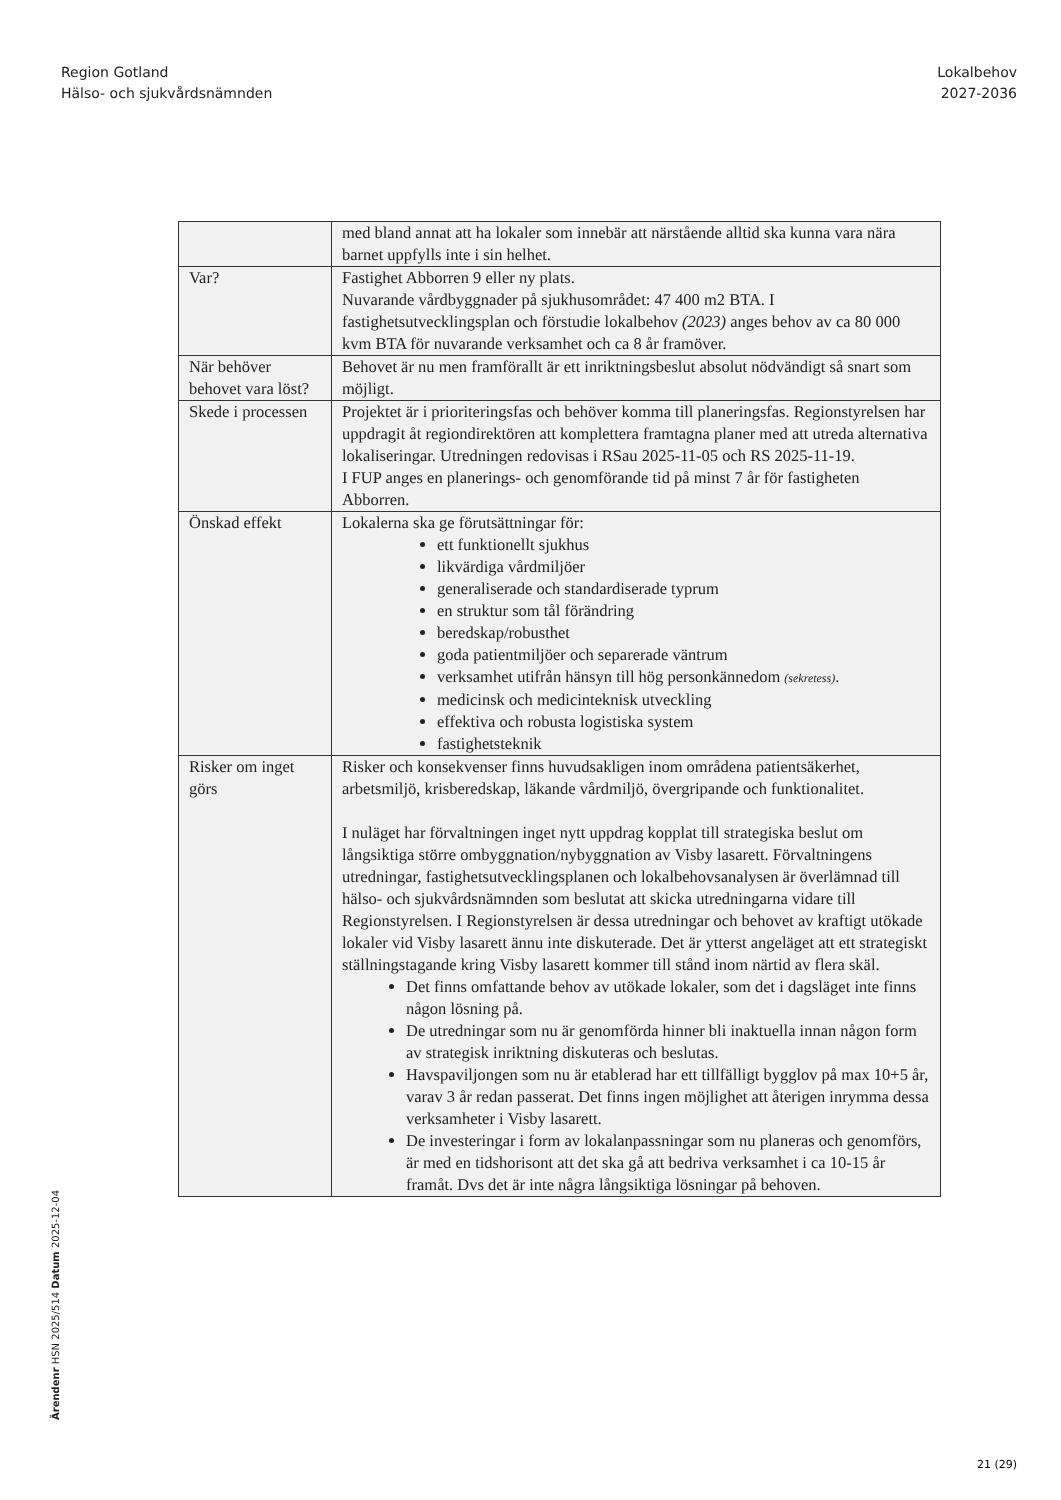Region Gotland
Hälso- och sjukvårdsnämnden
Lokalbehov
2027-2036
| | med bland annat att ha lokaler som innebär att närstående alltid ska kunna vara nära barnet uppfylls inte i sin helhet. |
| Var? | Fastighet Abborren 9 eller ny plats. Nuvarande vårdbyggnader på sjukhusområdet: 47 400 m2 BTA. I fastighetsutvecklingsplan och förstudie lokalbehov (2023) anges behov av ca 80 000 kvm BTA för nuvarande verksamhet och ca 8 år framöver. |
| När behöver behovet vara löst? | Behovet är nu men framförallt är ett inriktningsbeslut absolut nödvändigt så snart som möjligt. |
| Skede i processen | Projektet är i prioriteringsfas och behöver komma till planeringsfas. Regionstyrelsen har uppdragit åt regiondirektören att komplettera framtagna planer med att utreda alternativa lokaliseringar. Utredningen redovisas i RSau 2025-11-05 och RS 2025-11-19. I FUP anges en planerings- och genomförande tid på minst 7 år för fastigheten Abborren. |
| Önskad effekt | Lokalerna ska ge förutsättningar för: ett funktionellt sjukhus likvärdiga vårdmiljöer generaliserade och standardiserade typrum en struktur som tål förändring beredskap/robusthet goda patientmiljöer och separerade väntrum verksamhet utifrån hänsyn till hög personkännedom (sekretess) . medicinsk och medicinteknisk utveckling effektiva och robusta logistiska system fastighetsteknik |
| Risker om inget görs | Risker och konsekvenser finns huvudsakligen inom områdena patientsäkerhet, arbetsmiljö, krisberedskap, läkande vårdmiljö, övergripande och funktionalitet. I nuläget har förvaltningen inget nytt uppdrag kopplat till strategiska beslut om långsiktiga större ombyggnation/nybyggnation av Visby lasarett. Förvaltningens utredningar, fastighetsutvecklingsplanen och lokalbehovsanalysen är överlämnad till hälso- och sjukvårdsnämnden som beslutat att skicka utredningarna vidare till Regionstyrelsen. I Regionstyrelsen är dessa utredningar och behovet av kraftigt utökade lokaler vid Visby lasarett ännu inte diskuterade. Det är ytterst angeläget att ett strategiskt ställningstagande kring Visby lasarett kommer till stånd inom närtid av flera skäl. Det finns omfattande behov av utökade lokaler, som det i dagsläget inte finns någon lösning på. De utredningar som nu är genomförda hinner bli inaktuella innan någon form av strategisk inriktning diskuteras och beslutas. Havspaviljongen som nu är etablerad har ett tillfälligt bygglov på max 10+5 år, varav 3 år redan passerat. Det finns ingen möjlighet att återigen inrymma dessa verksamheter i Visby lasarett. De investeringar i form av lokalanpassningar som nu planeras och genomförs, är med en tidshorisont att det ska gå att bedriva verksamhet i ca 10-15 år framåt. Dvs det är inte några långsiktiga lösningar på behoven. |
Ärendenr HSN 2025/514 Datum 2025-12-04
21 (29)